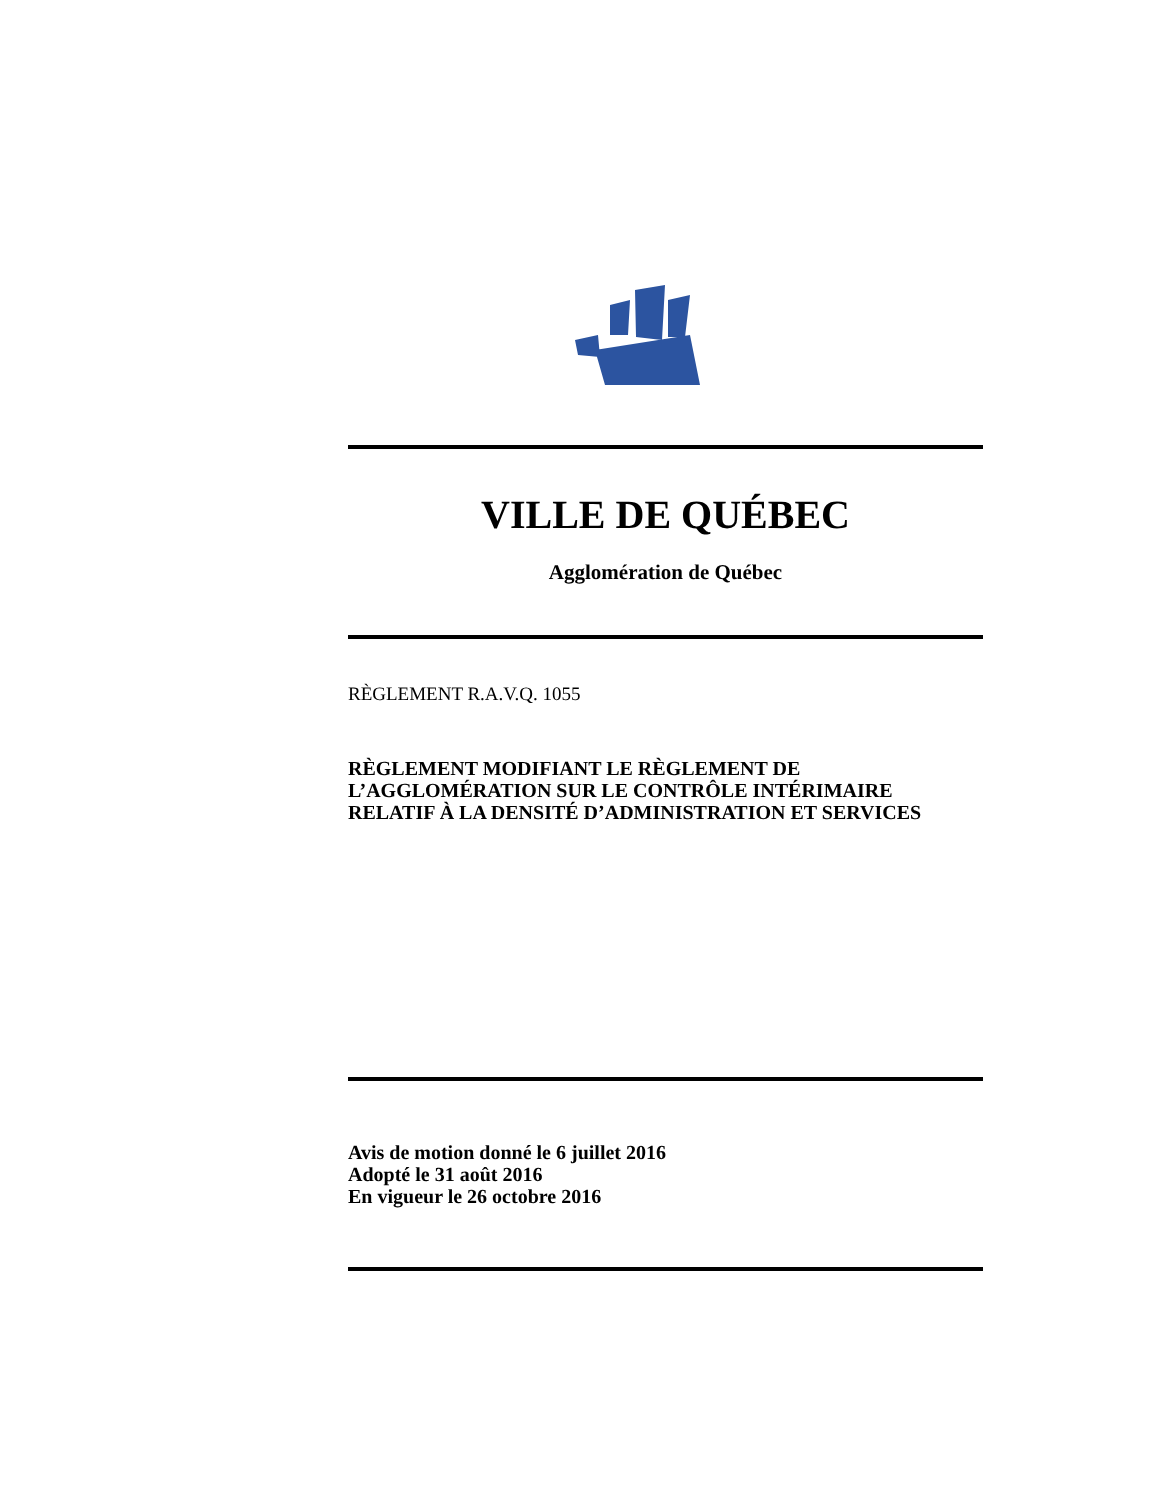VILLE DE QUÉBEC
Agglomération de Québec
RÈGLEMENT R.A.V.Q. 1055
RÈGLEMENT MODIFIANT LE RÈGLEMENT DE
L’AGGLOMÉRATION SUR LE CONTRÔLE INTÉRIMAIRE
RELATIF À LA DENSITÉ D’ADMINISTRATION ET SERVICES
Avis de motion donné le 6 juillet 2016
Adopté le 31 août 2016
En vigueur le 26 octobre 2016